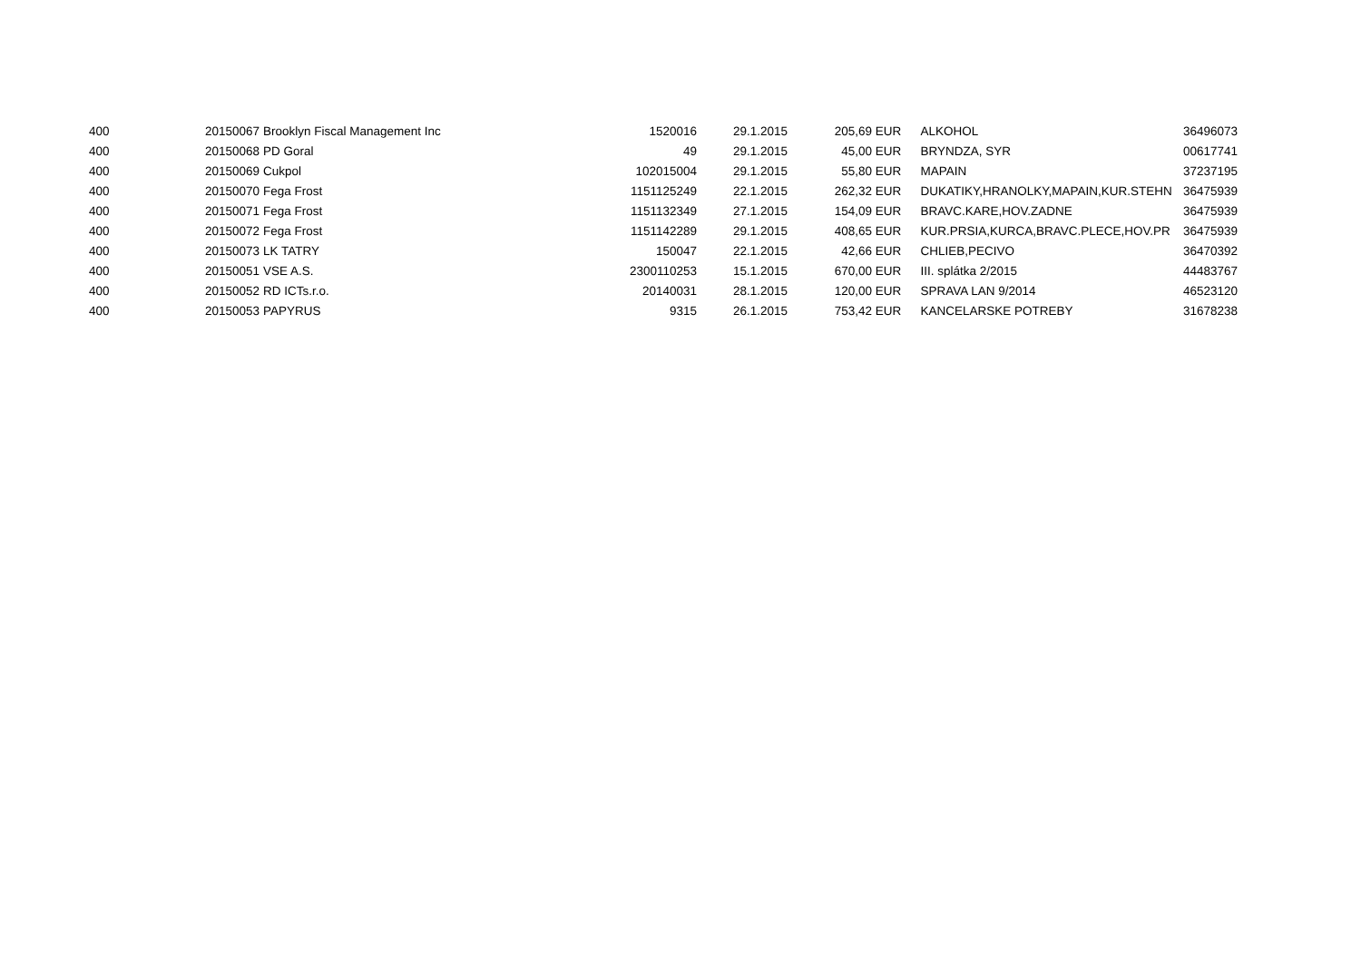| 400 | 20150067 | | Brooklyn Fiscal Management Inc | 1520016 | 29.1.2015 | 205,69 | EUR | ALKOHOL | 36496073 |
| 400 | 20150068 | | PD Goral | 49 | 29.1.2015 | 45,00 | EUR | BRYNDZA, SYR | 00617741 |
| 400 | 20150069 | | Cukpol | 102015004 | 29.1.2015 | 55,80 | EUR | MAPAIN | 37237195 |
| 400 | 20150070 | | Fega Frost | 1151125249 | 22.1.2015 | 262,32 | EUR | DUKATIKY,HRANOLKY,MAPAIN,KUR.STEHN | 36475939 |
| 400 | 20150071 | | Fega Frost | 1151132349 | 27.1.2015 | 154,09 | EUR | BRAVC.KARE,HOV.ZADNE | 36475939 |
| 400 | 20150072 | | Fega Frost | 1151142289 | 29.1.2015 | 408,65 | EUR | KUR.PRSIA,KURCA,BRAVC.PLECE,HOV.PR | 36475939 |
| 400 | 20150073 | | LK TATRY | 150047 | 22.1.2015 | 42,66 | EUR | CHLIEB,PECIVO | 36470392 |
| 400 | 20150051 | | VSE A.S. | 2300110253 | 15.1.2015 | 670,00 | EUR | III. splátka 2/2015 | 44483767 |
| 400 | 20150052 | | RD ICTs.r.o. | 20140031 | 28.1.2015 | 120,00 | EUR | SPRAVA LAN 9/2014 | 46523120 |
| 400 | 20150053 | | PAPYRUS | 9315 | 26.1.2015 | 753,42 | EUR | KANCELARSKE POTREBY | 31678238 |